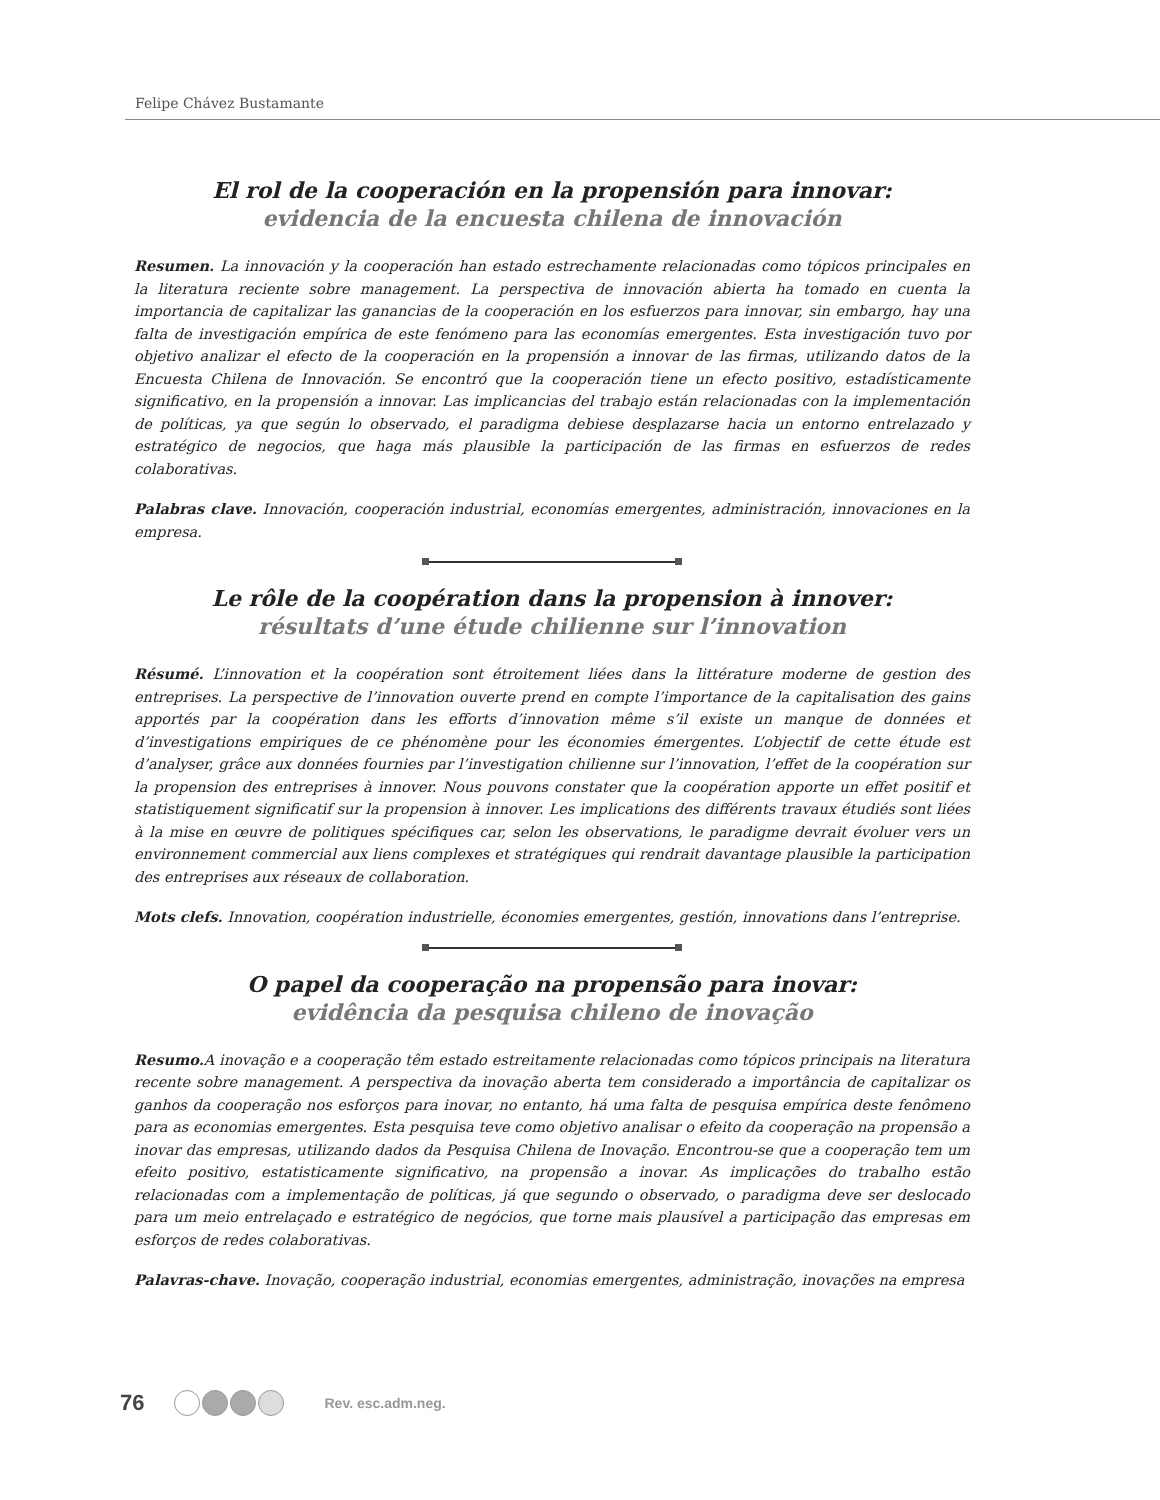Felipe Chávez Bustamante
El rol de la cooperación en la propensión para innovar:
evidencia de la encuesta chilena de innovación
Resumen. La innovación y la cooperación han estado estrechamente relacionadas como tópicos principales en la literatura reciente sobre management. La perspectiva de innovación abierta ha tomado en cuenta la importancia de capitalizar las ganancias de la cooperación en los esfuerzos para innovar, sin embargo, hay una falta de investigación empírica de este fenómeno para las economías emergentes. Esta investigación tuvo por objetivo analizar el efecto de la cooperación en la propensión a innovar de las firmas, utilizando datos de la Encuesta Chilena de Innovación. Se encontró que la cooperación tiene un efecto positivo, estadísticamente significativo, en la propensión a innovar. Las implicancias del trabajo están relacionadas con la implementación de políticas, ya que según lo observado, el paradigma debiese desplazarse hacia un entorno entrelazado y estratégico de negocios, que haga más plausible la participación de las firmas en esfuerzos de redes colaborativas.
Palabras clave. Innovación, cooperación industrial, economías emergentes, administración, innovaciones en la empresa.
Le rôle de la coopération dans la propension à innover:
résultats d’une étude chilienne sur l’innovation
Résumé. L’innovation et la coopération sont étroitement liées dans la littérature moderne de gestion des entreprises. La perspective de l’innovation ouverte prend en compte l’importance de la capitalisation des gains apportés par la coopération dans les efforts d’innovation même s’il existe un manque de données et d’investigations empiriques de ce phénomène pour les économies émergentes. L’objectif de cette étude est d’analyser, grâce aux données fournies par l’investigation chilienne sur l’innovation, l’effet de la coopération sur la propension des entreprises à innover. Nous pouvons constater que la coopération apporte un effet positif et statistiquement significatif sur la propension à innover. Les implications des différents travaux étudiés sont liées à la mise en œuvre de politiques spécifiques car, selon les observations, le paradigme devrait évoluer vers un environnement commercial aux liens complexes et stratégiques qui rendrait davantage plausible la participation des entreprises aux réseaux de collaboration.
Mots clefs. Innovation, coopération industrielle, économies emergentes, gestión, innovations dans l’entreprise.
O papel da cooperação na propensão para inovar:
evidência da pesquisa chileno de inovação
Resumo. A inovação e a cooperação têm estado estreitamente relacionadas como tópicos principais na literatura recente sobre management. A perspectiva da inovação aberta tem considerado a importância de capitalizar os ganhos da cooperação nos esforços para inovar, no entanto, há uma falta de pesquisa empírica deste fenômeno para as economias emergentes. Esta pesquisa teve como objetivo analisar o efeito da cooperação na propensão a inovar das empresas, utilizando dados da Pesquisa Chilena de Inovação. Encontrou-se que a cooperação tem um efeito positivo, estatisticamente significativo, na propensão a inovar. As implicações do trabalho estão relacionadas com a implementação de políticas, já que segundo o observado, o paradigma deve ser deslocado para um meio entrelaçado e estratégico de negócios, que torne mais plausível a participação das empresas em esforços de redes colaborativas.
Palavras-chave. Inovação, cooperação industrial, economias emergentes, administração, inovações na empresa
76 Rev. esc.adm.neg.